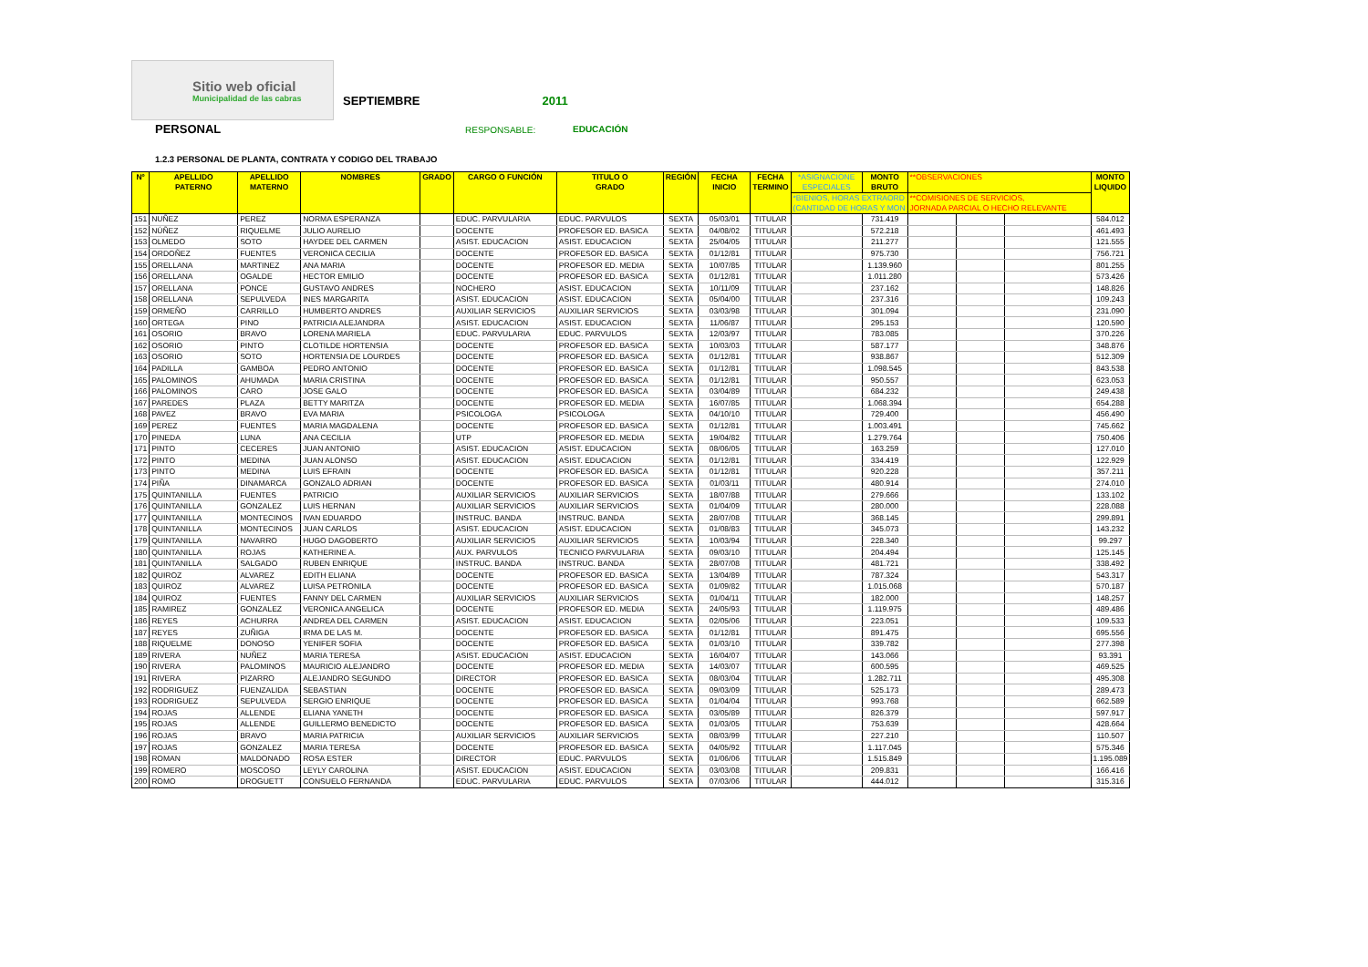Sitio web oficial
Municipalidad de las cabras
SEPTIEMBRE
2011
PERSONAL
RESPONSABLE: EDUCACIÓN
1.2.3 PERSONAL DE PLANTA, CONTRATA Y CODIGO DEL TRABAJO
| Nº | APELLIDO PATERNO | APELLIDO MATERNO | NOMBRES | GRADO | CARGO O FUNCIÓN | TITULO O GRADO | REGIÓN | FECHA INICIO | FECHA TERMINO | *ASIGNACIONE ESPECIALES | MONTO BRUTO | **OBSERVACIONES | | | MONTO LIQUIDO |
| --- | --- | --- | --- | --- | --- | --- | --- | --- | --- | --- | --- | --- | --- | --- | --- |
| | | | | | | | | | | *BIENIOS, HORAS EXTRAORD (CANTIDAD DE HORAS Y MON | | **COMISIONES DE SERVICIOS, JORNADA PARCIAL O HECHO RELEVANTE | | | |
| 151 | NUÑEZ | PEREZ | NORMA ESPERANZA | | EDUC. PARVULARIA | EDUC. PARVULOS | SEXTA | 05/03/01 | TITULAR | | 731.419 | | | | 584.012 |
| 152 | NÚÑEZ | RIQUELME | JULIO AURELIO | | DOCENTE | PROFESOR ED. BASICA | SEXTA | 04/08/02 | TITULAR | | 572.218 | | | | 461.493 |
| 153 | OLMEDO | SOTO | HAYDEE DEL CARMEN | | ASIST. EDUCACION | ASIST. EDUCACION | SEXTA | 25/04/05 | TITULAR | | 211.277 | | | | 121.555 |
| 154 | ORDOÑEZ | FUENTES | VERONICA CECILIA | | DOCENTE | PROFESOR ED. BASICA | SEXTA | 01/12/81 | TITULAR | | 975.730 | | | | 756.721 |
| 155 | ORELLANA | MARTINEZ | ANA MARIA | | DOCENTE | PROFESOR ED. MEDIA | SEXTA | 10/07/85 | TITULAR | | 1.139.960 | | | | 801.255 |
| 156 | ORELLANA | OGALDE | HECTOR EMILIO | | DOCENTE | PROFESOR ED. BASICA | SEXTA | 01/12/81 | TITULAR | | 1.011.280 | | | | 573.426 |
| 157 | ORELLANA | PONCE | GUSTAVO ANDRES | | NOCHERO | ASIST. EDUCACION | SEXTA | 10/11/09 | TITULAR | | 237.162 | | | | 148.826 |
| 158 | ORELLANA | SEPULVEDA | INES MARGARITA | | ASIST. EDUCACION | ASIST. EDUCACION | SEXTA | 05/04/00 | TITULAR | | 237.316 | | | | 109.243 |
| 159 | ORMEÑO | CARRILLO | HUMBERTO ANDRES | | AUXILIAR SERVICIOS | AUXILIAR SERVICIOS | SEXTA | 03/03/98 | TITULAR | | 301.094 | | | | 231.090 |
| 160 | ORTEGA | PINO | PATRICIA ALEJANDRA | | ASIST. EDUCACION | ASIST. EDUCACION | SEXTA | 11/06/87 | TITULAR | | 295.153 | | | | 120.590 |
| 161 | OSORIO | BRAVO | LORENA MARIELA | | EDUC. PARVULARIA | EDUC. PARVULOS | SEXTA | 12/03/97 | TITULAR | | 783.085 | | | | 370.226 |
| 162 | OSORIO | PINTO | CLOTILDE HORTENSIA | | DOCENTE | PROFESOR ED. BASICA | SEXTA | 10/03/03 | TITULAR | | 587.177 | | | | 348.876 |
| 163 | OSORIO | SOTO | HORTENSIA DE LOURDES | | DOCENTE | PROFESOR ED. BASICA | SEXTA | 01/12/81 | TITULAR | | 938.867 | | | | 512.309 |
| 164 | PADILLA | GAMBOA | PEDRO ANTONIO | | DOCENTE | PROFESOR ED. BASICA | SEXTA | 01/12/81 | TITULAR | | 1.098.545 | | | | 843.538 |
| 165 | PALOMINOS | AHUMADA | MARIA CRISTINA | | DOCENTE | PROFESOR ED. BASICA | SEXTA | 01/12/81 | TITULAR | | 950.557 | | | | 623.053 |
| 166 | PALOMINOS | CARO | JOSE GALO | | DOCENTE | PROFESOR ED. BASICA | SEXTA | 03/04/89 | TITULAR | | 684.232 | | | | 249.438 |
| 167 | PAREDES | PLAZA | BETTY MARITZA | | DOCENTE | PROFESOR ED. MEDIA | SEXTA | 16/07/85 | TITULAR | | 1.068.394 | | | | 654.288 |
| 168 | PAVEZ | BRAVO | EVA MARIA | | PSICOLOGA | PSICOLOGA | SEXTA | 04/10/10 | TITULAR | | 729.400 | | | | 456.490 |
| 169 | PEREZ | FUENTES | MARIA MAGDALENA | | DOCENTE | PROFESOR ED. BASICA | SEXTA | 01/12/81 | TITULAR | | 1.003.491 | | | | 745.662 |
| 170 | PINEDA | LUNA | ANA CECILIA | | UTP | PROFESOR ED. MEDIA | SEXTA | 19/04/82 | TITULAR | | 1.279.764 | | | | 750.406 |
| 171 | PINTO | CECERES | JUAN ANTONIO | | ASIST. EDUCACION | ASIST. EDUCACION | SEXTA | 08/06/05 | TITULAR | | 163.259 | | | | 127.010 |
| 172 | PINTO | MEDINA | JUAN ALONSO | | ASIST. EDUCACION | ASIST. EDUCACION | SEXTA | 01/12/81 | TITULAR | | 334.419 | | | | 122.929 |
| 173 | PINTO | MEDINA | LUIS EFRAIN | | DOCENTE | PROFESOR ED. BASICA | SEXTA | 01/12/81 | TITULAR | | 920.228 | | | | 357.211 |
| 174 | PIÑA | DINAMARCA | GONZALO ADRIAN | | DOCENTE | PROFESOR ED. BASICA | SEXTA | 01/03/11 | TITULAR | | 480.914 | | | | 274.010 |
| 175 | QUINTANILLA | FUENTES | PATRICIO | | AUXILIAR SERVICIOS | AUXILIAR SERVICIOS | SEXTA | 18/07/88 | TITULAR | | 279.666 | | | | 133.102 |
| 176 | QUINTANILLA | GONZALEZ | LUIS HERNAN | | AUXILIAR SERVICIOS | AUXILIAR SERVICIOS | SEXTA | 01/04/09 | TITULAR | | 280.000 | | | | 228.088 |
| 177 | QUINTANILLA | MONTECINOS | IVAN EDUARDO | | INSTRUC. BANDA | INSTRUC. BANDA | SEXTA | 28/07/08 | TITULAR | | 368.145 | | | | 299.891 |
| 178 | QUINTANILLA | MONTECINOS | JUAN CARLOS | | ASIST. EDUCACION | ASIST. EDUCACION | SEXTA | 01/08/83 | TITULAR | | 345.073 | | | | 143.232 |
| 179 | QUINTANILLA | NAVARRO | HUGO DAGOBERTO | | AUXILIAR SERVICIOS | AUXILIAR SERVICIOS | SEXTA | 10/03/94 | TITULAR | | 228.340 | | | | 99.297 |
| 180 | QUINTANILLA | ROJAS | KATHERINE A. | | AUX. PARVULOS | TECNICO PARVULARIA | SEXTA | 09/03/10 | TITULAR | | 204.494 | | | | 125.145 |
| 181 | QUINTANILLA | SALGADO | RUBEN ENRIQUE | | INSTRUC. BANDA | INSTRUC. BANDA | SEXTA | 28/07/08 | TITULAR | | 481.721 | | | | 338.492 |
| 182 | QUIROZ | ALVAREZ | EDITH ELIANA | | DOCENTE | PROFESOR ED. BASICA | SEXTA | 13/04/89 | TITULAR | | 787.324 | | | | 543.317 |
| 183 | QUIROZ | ALVAREZ | LUISA PETRONILA | | DOCENTE | PROFESOR ED. BASICA | SEXTA | 01/09/82 | TITULAR | | 1.015.068 | | | | 570.187 |
| 184 | QUIROZ | FUENTES | FANNY DEL CARMEN | | AUXILIAR SERVICIOS | AUXILIAR SERVICIOS | SEXTA | 01/04/11 | TITULAR | | 182.000 | | | | 148.257 |
| 185 | RAMIREZ | GONZALEZ | VERONICA ANGELICA | | DOCENTE | PROFESOR ED. MEDIA | SEXTA | 24/05/93 | TITULAR | | 1.119.975 | | | | 489.486 |
| 186 | REYES | ACHURRA | ANDREA DEL CARMEN | | ASIST. EDUCACION | ASIST. EDUCACION | SEXTA | 02/05/06 | TITULAR | | 223.051 | | | | 109.533 |
| 187 | REYES | ZUÑIGA | IRMA DE LAS M. | | DOCENTE | PROFESOR ED. BASICA | SEXTA | 01/12/81 | TITULAR | | 891.475 | | | | 695.556 |
| 188 | RIQUELME | DONOSO | YENIFER SOFIA | | DOCENTE | PROFESOR ED. BASICA | SEXTA | 01/03/10 | TITULAR | | 339.782 | | | | 277.398 |
| 189 | RIVERA | NUÑEZ | MARIA TERESA | | ASIST. EDUCACION | ASIST. EDUCACION | SEXTA | 16/04/07 | TITULAR | | 143.066 | | | | 93.391 |
| 190 | RIVERA | PALOMINOS | MAURICIO ALEJANDRO | | DOCENTE | PROFESOR ED. MEDIA | SEXTA | 14/03/07 | TITULAR | | 600.595 | | | | 469.525 |
| 191 | RIVERA | PIZARRO | ALEJANDRO SEGUNDO | | DIRECTOR | PROFESOR ED. BASICA | SEXTA | 08/03/04 | TITULAR | | 1.282.711 | | | | 495.308 |
| 192 | RODRIGUEZ | FUENZALIDA | SEBASTIAN | | DOCENTE | PROFESOR ED. BASICA | SEXTA | 09/03/09 | TITULAR | | 525.173 | | | | 289.473 |
| 193 | RODRIGUEZ | SEPULVEDA | SERGIO ENRIQUE | | DOCENTE | PROFESOR ED. BASICA | SEXTA | 01/04/04 | TITULAR | | 993.768 | | | | 662.589 |
| 194 | ROJAS | ALLENDE | ELIANA YANETH | | DOCENTE | PROFESOR ED. BASICA | SEXTA | 03/05/89 | TITULAR | | 826.379 | | | | 597.917 |
| 195 | ROJAS | ALLENDE | GUILLERMO BENEDICTO | | DOCENTE | PROFESOR ED. BASICA | SEXTA | 01/03/05 | TITULAR | | 753.639 | | | | 428.664 |
| 196 | ROJAS | BRAVO | MARIA PATRICIA | | AUXILIAR SERVICIOS | AUXILIAR SERVICIOS | SEXTA | 08/03/99 | TITULAR | | 227.210 | | | | 110.507 |
| 197 | ROJAS | GONZALEZ | MARIA TERESA | | DOCENTE | PROFESOR ED. BASICA | SEXTA | 04/05/92 | TITULAR | | 1.117.045 | | | | 575.346 |
| 198 | ROMAN | MALDONADO | ROSA ESTER | | DIRECTOR | EDUC. PARVULOS | SEXTA | 01/06/06 | TITULAR | | 1.515.849 | | | | 1.195.089 |
| 199 | ROMERO | MOSCOSO | LEYLY CAROLINA | | ASIST. EDUCACION | ASIST. EDUCACION | SEXTA | 03/03/08 | TITULAR | | 209.831 | | | | 166.416 |
| 200 | ROMO | DROGUETT | CONSUELO FERNANDA | | EDUC. PARVULARIA | EDUC. PARVULOS | SEXTA | 07/03/06 | TITULAR | | 444.012 | | | | 315.316 |